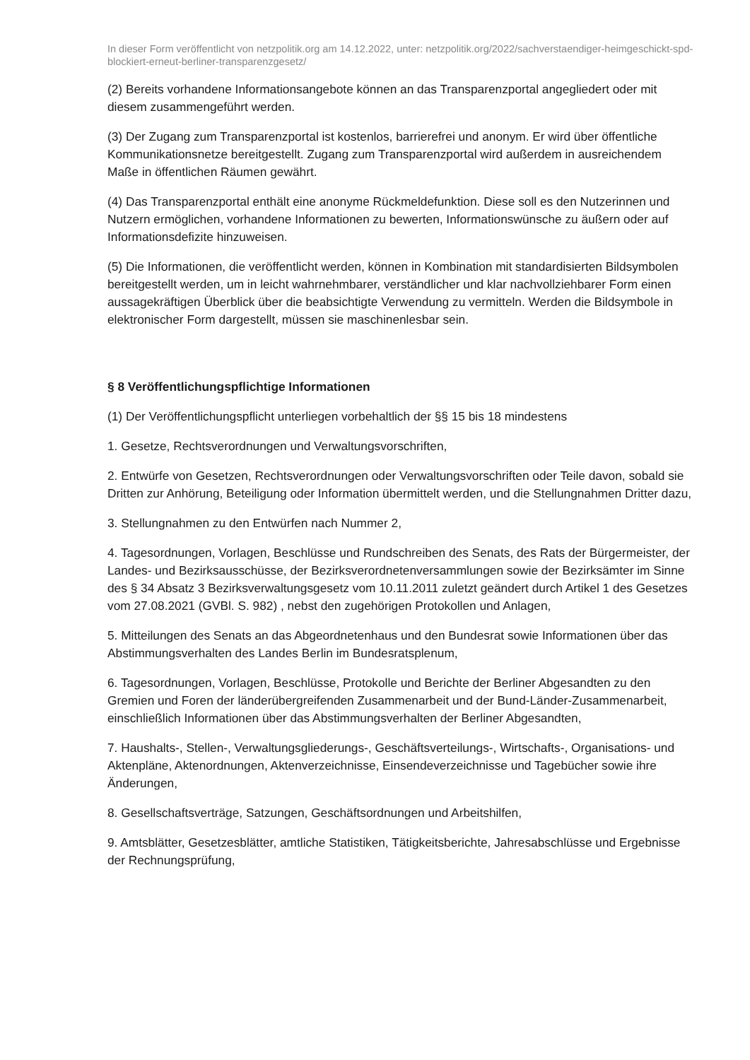In dieser Form veröffentlicht von netzpolitik.org am 14.12.2022, unter: netzpolitik.org/2022/sachverstaendiger-heimgeschickt-spd-blockiert-erneut-berliner-transparenzgesetz/
(2) Bereits vorhandene Informationsangebote können an das Transparenzportal angegliedert oder mit diesem zusammengeführt werden.
(3) Der Zugang zum Transparenzportal ist kostenlos, barrierefrei und anonym. Er wird über öffentliche Kommunikationsnetze bereitgestellt. Zugang zum Transparenzportal wird außerdem in ausreichendem Maße in öffentlichen Räumen gewährt.
(4) Das Transparenzportal enthält eine anonyme Rückmeldefunktion. Diese soll es den Nutzerinnen und Nutzern ermöglichen, vorhandene Informationen zu bewerten, Informationswünsche zu äußern oder auf Informationsdefizite hinzuweisen.
(5) Die Informationen, die veröffentlicht werden, können in Kombination mit standardisierten Bildsymbolen bereitgestellt werden, um in leicht wahrnehmbarer, verständlicher und klar nachvollziehbarer Form einen aussagekräftigen Überblick über die beabsichtigte Verwendung zu vermitteln. Werden die Bildsymbole in elektronischer Form dargestellt, müssen sie maschinenlesbar sein.
§ 8 Veröffentlichungspflichtige Informationen
(1) Der Veröffentlichungspflicht unterliegen vorbehaltlich der §§ 15 bis 18 mindestens
1. Gesetze, Rechtsverordnungen und Verwaltungsvorschriften,
2. Entwürfe von Gesetzen, Rechtsverordnungen oder Verwaltungsvorschriften oder Teile davon, sobald sie Dritten zur Anhörung, Beteiligung oder Information übermittelt werden, und die Stellungnahmen Dritter dazu,
3. Stellungnahmen zu den Entwürfen nach Nummer 2,
4. Tagesordnungen, Vorlagen, Beschlüsse und Rundschreiben des Senats, des Rats der Bürgermeister, der Landes- und Bezirksausschüsse, der Bezirksverordnetenversammlungen sowie der Bezirksämter im Sinne des § 34 Absatz 3 Bezirksverwaltungsgesetz vom 10.11.2011 zuletzt geändert durch Artikel 1 des Gesetzes vom 27.08.2021 (GVBl. S. 982) , nebst den zugehörigen Protokollen und Anlagen,
5. Mitteilungen des Senats an das Abgeordnetenhaus und den Bundesrat sowie Informationen über das Abstimmungsverhalten des Landes Berlin im Bundesratsplenum,
6. Tagesordnungen, Vorlagen, Beschlüsse, Protokolle und Berichte der Berliner Abgesandten zu den Gremien und Foren der länderübergreifenden Zusammenarbeit und der Bund-Länder-Zusammenarbeit, einschließlich Informationen über das Abstimmungsverhalten der Berliner Abgesandten,
7. Haushalts-, Stellen-, Verwaltungsgliederungs-, Geschäftsverteilungs-, Wirtschafts-, Organisations- und Aktenpläne, Aktenordnungen, Aktenverzeichnisse, Einsendeverzeichnisse und Tagebücher sowie ihre Änderungen,
8. Gesellschaftsverträge, Satzungen, Geschäftsordnungen und Arbeitshilfen,
9. Amtsblätter, Gesetzesblätter, amtliche Statistiken, Tätigkeitsberichte, Jahresabschlüsse und Ergebnisse der Rechnungsprüfung,